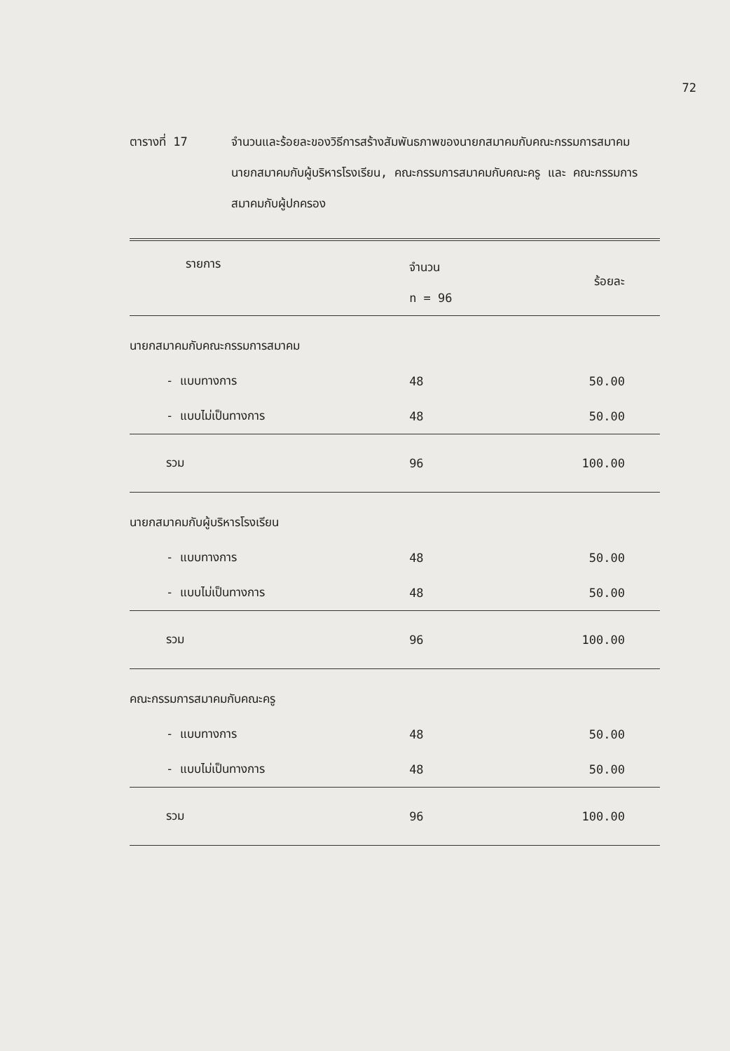72
ตารางที่ 17 จำนวนและร้อยละของวิธีการสร้างสัมพันธภาพของนายกสมาคมกับคณะกรรมการสมาคม นายกสมาคมกับผู้บริหารโรงเรียน, คณะกรรมการสมาคมกับคณะครู และ คณะกรรมการสมาคมกับผู้ปกครอง
| รายการ | จำนวน n = 96 | ร้อยละ |
| --- | --- | --- |
| นายกสมาคมกับคณะกรรมการสมาคม | | |
| - แบบทางการ | 48 | 50.00 |
| - แบบไม่เป็นทางการ | 48 | 50.00 |
| รวม | 96 | 100.00 |
| นายกสมาคมกับผู้บริหารโรงเรียน | | |
| - แบบทางการ | 48 | 50.00 |
| - แบบไม่เป็นทางการ | 48 | 50.00 |
| รวม | 96 | 100.00 |
| คณะกรรมการสมาคมกับคณะครู | | |
| - แบบทางการ | 48 | 50.00 |
| - แบบไม่เป็นทางการ | 48 | 50.00 |
| รวม | 96 | 100.00 |